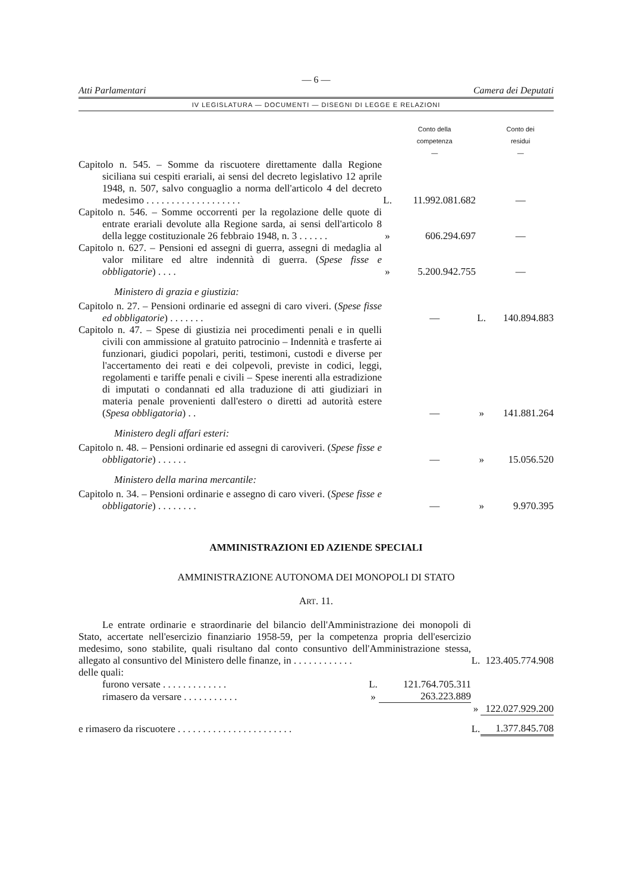— 6 —
Atti Parlamentari Camera dei Deputati
IV LEGISLATURA — DOCUMENTI — DISEGNI DI LEGGE E RELAZIONI
| | | Conto della competenza — | | Conto dei residui — |
| Capitolo n. 545. – Somme da riscuotere direttamente dalla Regione siciliana sui cespiti erariali, ai sensi del decreto legislativo 12 aprile 1948, n. 507, salvo conguaglio a norma dell'articolo 4 del decreto medesimo . . . . . . . . . . . . . . . . . . . | L. | 11.992.081.682 | | — |
| Capitolo n. 546. – Somme occorrenti per la regolazione delle quote di entrate erariali devolute alla Regione sarda, ai sensi dell'articolo 8 della legge costituzionale 26 febbraio 1948, n. 3 . . . . . . | » | 606.294.697 | | — |
| Capitolo n. 627. – Pensioni ed assegni di guerra, assegni di medaglia al valor militare ed altre indennità di guerra. ( Spese fisse e obbligatorie ) . . . . | » | 5.200.942.755 | | — |
| Ministero di grazia e giustizia: | | | | |
| Capitolo n. 27. – Pensioni ordinarie ed assegni di caro viveri. ( Spese fisse ed obbligatorie ) . . . . . . . | | — | L. | 140.894.883 |
| Capitolo n. 47. – Spese di giustizia nei procedimenti penali e in quelli civili con ammissione al gratuito patrocinio – Indennità e trasferte ai funzionari, giudici popolari, periti, testimoni, custodi e diverse per l'accertamento dei reati e dei colpevoli, previste in codici, leggi, regolamenti e tariffe penali e civili – Spese inerenti alla estradizione di imputati o condannati ed alla traduzione di atti giudiziari in materia penale provenienti dall'estero o diretti ad autorità estere ( Spesa obbligatoria ) . . | | — | » | 141.881.264 |
| Ministero degli affari esteri: | | | | |
| Capitolo n. 48. – Pensioni ordinarie ed assegni di caroviveri. ( Spese fisse e obbligatorie ) . . . . . . | | — | » | 15.056.520 |
| Ministero della marina mercantile: | | | | |
| Capitolo n. 34. – Pensioni ordinarie e assegno di caro viveri. ( Spese fisse e obbligatorie ) . . . . . . . . | | — | » | 9.970.395 |
AMMINISTRAZIONI ED AZIENDE SPECIALI
AMMINISTRAZIONE AUTONOMA DEI MONOPOLI DI STATO
ART. 11.
| Le entrate ordinarie e straordinarie del bilancio dell'Amministrazione dei monopoli di Stato, accertate nell'esercizio finanziario 1958-59, per la competenza propria dell'esercizio medesimo, sono stabilite, quali risultano dal conto consuntivo dell'Amministrazione stessa, allegato al consuntivo del Ministero delle finanze, in . . . . . . . . . . . . | | | L. | 123.405.774.908 |
| delle quali: | | | | |
| furono versate . . . . . . . . . . . . . | L. | 121.764.705.311 | | |
| rimasero da versare . . . . . . . . . . . | » | 263.223.889 | | |
| | | | » | 122.027.929.200 |
| e rimasero da riscuotere . . . . . . . . . . . . . . . . . . . . . . . | | | L. | 1.377.845.708 |